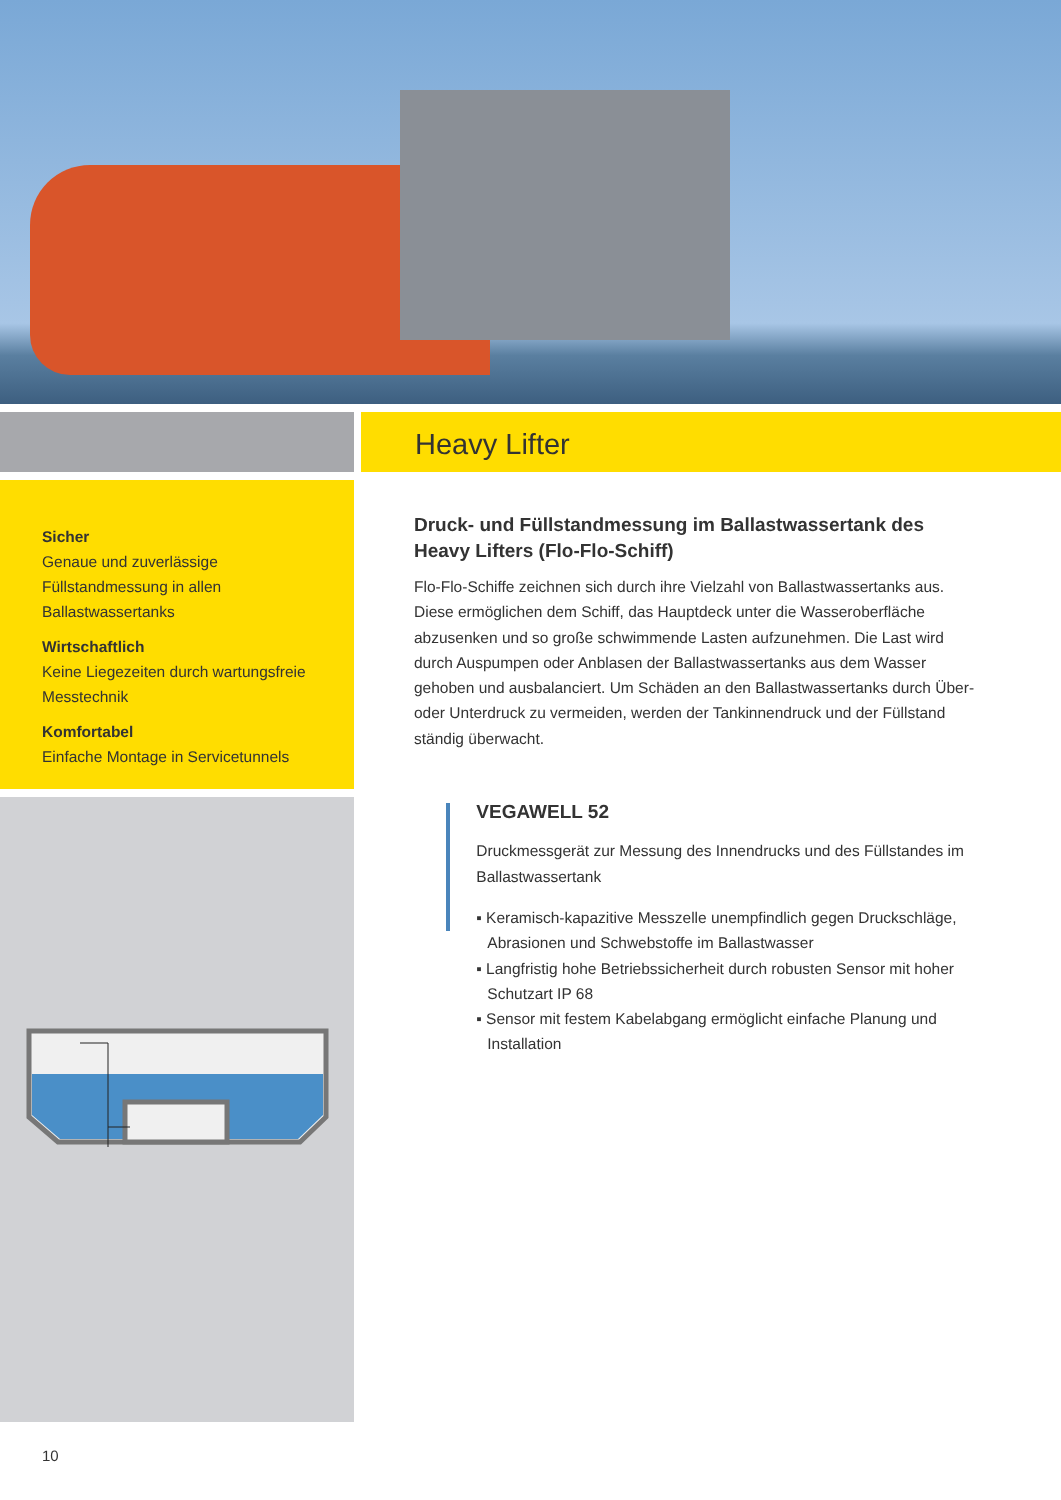Heavy Lifter
Sicher
Genaue und zuverlässige Füllstandmessung in allen Ballastwassertanks
Wirtschaftlich
Keine Liegezeiten durch wartungsfreie Messtechnik
Komfortabel
Einfache Montage in Servicetunnels
Druck- und Füllstandmessung im Ballastwassertank des Heavy Lifters (Flo-Flo-Schiff)
Flo-Flo-Schiffe zeichnen sich durch ihre Vielzahl von Ballastwassertanks aus. Diese ermöglichen dem Schiff, das Hauptdeck unter die Wasseroberfläche abzusenken und so große schwimmende Lasten aufzunehmen. Die Last wird durch Auspumpen oder Anblasen der Ballastwassertanks aus dem Wasser gehoben und ausbalanciert. Um Schäden an den Ballastwassertanks durch Über- oder Unterdruck zu vermeiden, werden der Tankinnendruck und der Füllstand ständig überwacht.
VEGAWELL 52
Druckmessgerät zur Messung des Innendrucks und des Füllstandes im Ballastwassertank
▪ Keramisch-kapazitive Messzelle unempfindlich gegen Druckschläge, Abrasionen und Schwebstoffe im Ballastwasser
▪ Langfristig hohe Betriebssicherheit durch robusten Sensor mit hoher Schutzart IP 68
▪ Sensor mit festem Kabelabgang ermöglicht einfache Planung und Installation
10